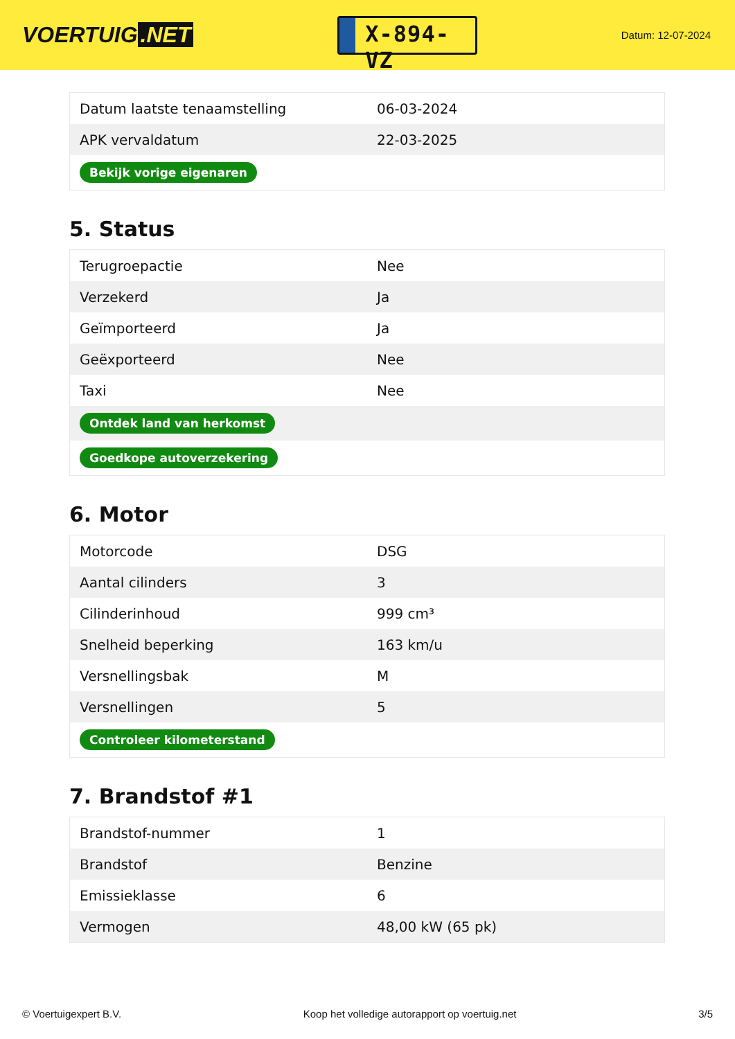VOERTUIG.NET
X-894-VZ
Datum: 12-07-2024
| Datum laatste tenaamstelling | 06-03-2024 |
| APK vervaldatum | 22-03-2025 |
| Bekijk vorige eigenaren | |
5. Status
| Terugroepactie | Nee |
| Verzekerd | Ja |
| Geïmporteerd | Ja |
| Geëxporteerd | Nee |
| Taxi | Nee |
| Ontdek land van herkomst | |
| Goedkope autoverzekering | |
6. Motor
| Motorcode | DSG |
| Aantal cilinders | 3 |
| Cilinderinhoud | 999 cm³ |
| Snelheid beperking | 163 km/u |
| Versnellingsbak | M |
| Versnellingen | 5 |
| Controleer kilometerstand | |
7. Brandstof #1
| Brandstof-nummer | 1 |
| Brandstof | Benzine |
| Emissieklasse | 6 |
| Vermogen | 48,00 kW (65 pk) |
© Voertuigexpert B.V. Koop het volledige autorapport op voertuig.net 3/5